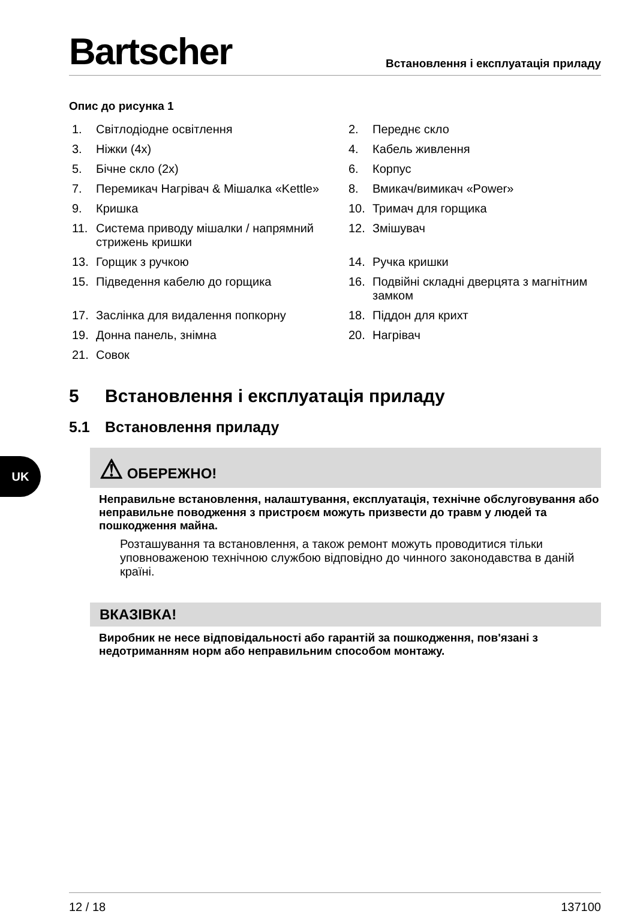Bartscher
Встановлення і експлуатація приладу
Опис до рисунка 1
1. Світлодіодне освітлення
2. Переднє скло
3. Ніжки (4x)
4. Кабель живлення
5. Бічне скло (2x)
6. Корпус
7. Перемикач Нагрівач & Мішалка «Kettle»
8. Вмикач/вимикач «Power»
9. Кришка
10. Тримач для горщика
11. Система приводу мішалки / напрямний стрижень кришки
12. Змішувач
13. Горщик з ручкою
14. Ручка кришки
15. Підведення кабелю до горщика
16. Подвійні складні дверцята з магнітним замком
17. Заслінка для видалення попкорну
18. Піддон для крихт
19. Донна панель, знімна
20. Нагрівач
21. Совок
5 Встановлення і експлуатація приладу
5.1 Встановлення приладу
⚠ ОБЕРЕЖНО!
Неправильне встановлення, налаштування, експлуатація, технічне обслуговування або неправильне поводження з пристроєм можуть призвести до травм у людей та пошкодження майна.
Розташування та встановлення, а також ремонт можуть проводитися тільки уповноваженою технічною службою відповідно до чинного законодавства в даній країні.
ВКАЗІВКА!
Виробник не несе відповідальності або гарантій за пошкодження, пов'язані з недотриманням норм або неправильним способом монтажу.
UK
12 / 18 137100